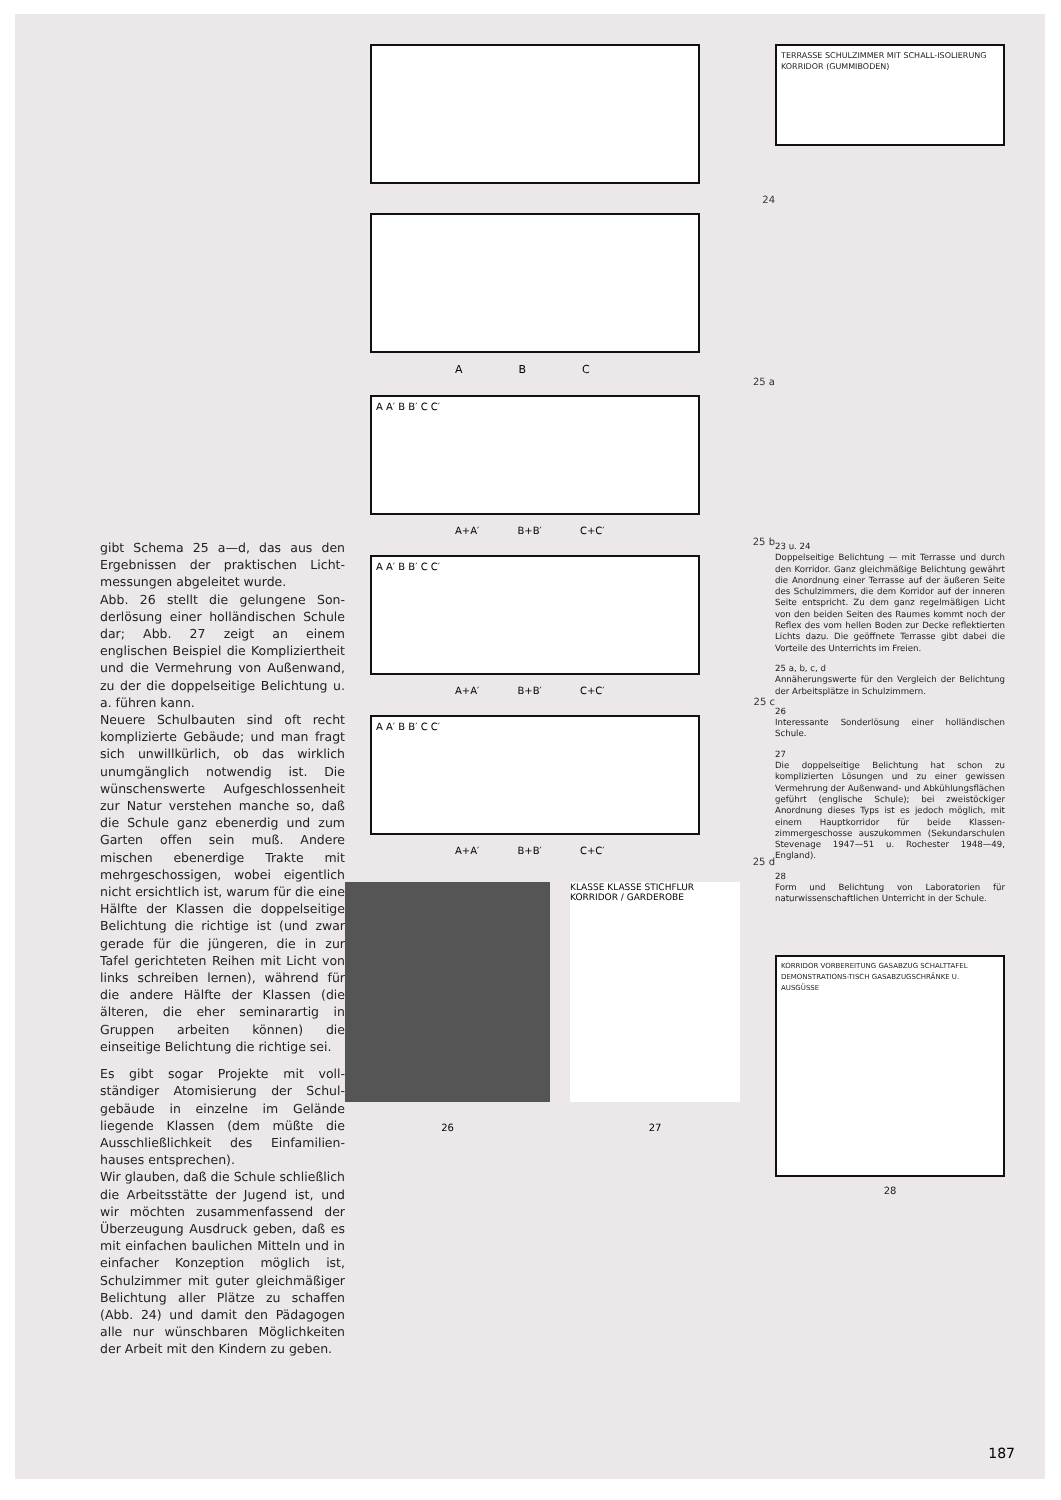gibt Schema 25 a—d, das aus den Ergebnissen der praktischen Licht­messungen abgeleitet wurde.
Abb. 26 stellt die gelungene Son­derlösung einer holländischen Schule dar; Abb. 27 zeigt an einem englischen Beispiel die Kompliziertheit und die Vermeh­rung von Außenwand, zu der die doppelseitige Belichtung u. a. füh­ren kann.
Neuere Schulbauten sind oft recht komplizierte Gebäude; und man fragt sich unwillkürlich, ob das wirklich unumgänglich notwendig ist. Die wünschenswerte Aufge­schlossenheit zur Natur verstehen manche so, daß die Schule ganz ebenerdig und zum Garten offen sein muß. Andere mischen eben­erdige Trakte mit mehrgeschossi­gen, wobei eigentlich nicht ersicht­lich ist, warum für die eine Hälfte der Klassen die doppelseitige Be­lichtung die richtige ist (und zwar gerade für die jüngeren, die in zur Tafel gerichteten Reihen mit Licht von links schreiben lernen), während für die andere Hälfte der Klassen (die älteren, die eher seminarartig in Gruppen arbeiten können) die einseitige Belichtung die richtige sei.
Es gibt sogar Projekte mit voll­ständiger Atomisierung der Schul­gebäude in einzelne im Gelände liegende Klassen (dem müßte die Ausschließlichkeit des Einfamilien­hauses entsprechen).
Wir glauben, daß die Schule schließlich die Arbeitsstätte der Jugend ist, und wir möchten zu­sammenfassend der Überzeugung Ausdruck geben, daß es mit ein­fachen baulichen Mitteln und in einfacher Konzeption möglich ist, Schulzimmer mit guter gleichmäßi­ger Belichtung aller Plätze zu schaffen (Abb. 24) und damit den Pädagogen alle nur wünschbaren Möglichkeiten der Arbeit mit den Kindern zu geben.
24
A B C
25 a
A A′ B B′ C C′
A+A′ B+B′ C+C′
25 b
A A′ B B′ C C′
A+A′ B+B′ C+C′
25 c
A A′ B B′ C C′
A+A′ B+B′ C+C′
25 d
26
KLASSE KLASSE STICHFLUR KORRIDOR / GARDEROBE
27
TERRASSE SCHULZIMMER MIT SCHALL-ISOLIERUNG KORRIDOR (GUMMIBODEN)
23 u. 24
Doppelseitige Belichtung — mit Terrasse und durch den Korridor. Ganz gleich­mäßige Belichtung gewährt die Anord­nung einer Terrasse auf der äußeren Seite des Schulzimmers, die dem Korridor auf der inneren Seite entspricht. Zu dem ganz regelmäßigen Licht von den beiden Seiten des Raumes kommt noch der Re­flex des vom hellen Boden zur Decke reflektierten Lichts dazu. Die geöffnete Terrasse gibt dabei die Vorteile des Unter­richts im Freien.
25 a, b, c, d
Annäherungswerte für den Vergleich der Belichtung der Arbeitsplätze in Schul­zimmern.
26
Interessante Sonderlösung einer holländi­schen Schule.
27
Die doppelseitige Belichtung hat schon zu komplizierten Lösungen und zu einer gewissen Vermehrung der Außenwand- und Abkühlungsflächen geführt (englische Schule); bei zweistöckiger Anordnung dieses Typs ist es jedoch möglich, mit einem Hauptkorridor für beide Klassen­zimmergeschosse auszukommen (Sekundar­schulen Stevenage 1947—51 u. Rochester 1948—49, England).
28
Form und Belichtung von Laboratorien für naturwissenschaftlichen Unterricht in der Schule.
KORRIDOR VORBEREITUNG GASABZUG SCHALTTAFEL DEMONSTRATIONS-TISCH GASABZUGSCHRÄNKE U. AUSGÜSSE
28
187